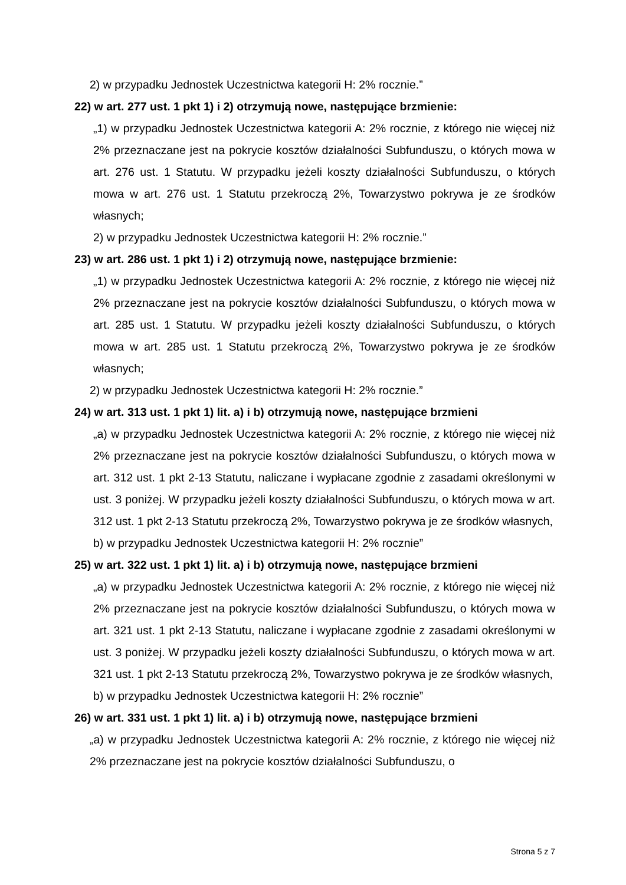2) w przypadku Jednostek Uczestnictwa kategorii H: 2% rocznie.”
22) w art. 277 ust. 1 pkt 1) i 2) otrzymują nowe, następujące brzmienie:
„1) w przypadku Jednostek Uczestnictwa kategorii A: 2% rocznie, z którego nie więcej niż 2% przeznaczane jest na pokrycie kosztów działalności Subfunduszu, o których mowa w art. 276 ust. 1 Statutu. W przypadku jeżeli koszty działalności Subfunduszu, o których mowa w art. 276 ust. 1 Statutu przekroczą 2%, Towarzystwo pokrywa je ze środków własnych;
2) w przypadku Jednostek Uczestnictwa kategorii H: 2% rocznie.”
23) w art. 286 ust. 1 pkt 1) i 2) otrzymują nowe, następujące brzmienie:
„1) w przypadku Jednostek Uczestnictwa kategorii A: 2% rocznie, z którego nie więcej niż 2% przeznaczane jest na pokrycie kosztów działalności Subfunduszu, o których mowa w art. 285 ust. 1 Statutu. W przypadku jeżeli koszty działalności Subfunduszu, o których mowa w art. 285 ust. 1 Statutu przekroczą 2%, Towarzystwo pokrywa je ze środków własnych;
2) w przypadku Jednostek Uczestnictwa kategorii H: 2% rocznie.”
24) w art. 313 ust. 1 pkt 1) lit. a) i b) otrzymują nowe, następujące brzmieni
„a) w przypadku Jednostek Uczestnictwa kategorii A: 2% rocznie, z którego nie więcej niż 2% przeznaczane jest na pokrycie kosztów działalności Subfunduszu, o których mowa w art. 312 ust. 1 pkt 2-13 Statutu, naliczane i wypłacane zgodnie z zasadami określonymi w ust. 3 poniżej. W przypadku jeżeli koszty działalności Subfunduszu, o których mowa w art. 312 ust. 1 pkt 2-13 Statutu przekroczą 2%, Towarzystwo pokrywa je ze środków własnych,
b) w przypadku Jednostek Uczestnictwa kategorii H: 2% rocznie”
25) w art. 322 ust. 1 pkt 1) lit. a) i b) otrzymują nowe, następujące brzmieni
„a) w przypadku Jednostek Uczestnictwa kategorii A: 2% rocznie, z którego nie więcej niż 2% przeznaczane jest na pokrycie kosztów działalności Subfunduszu, o których mowa w art. 321 ust. 1 pkt 2-13 Statutu, naliczane i wypłacane zgodnie z zasadami określonymi w ust. 3 poniżej. W przypadku jeżeli koszty działalności Subfunduszu, o których mowa w art. 321 ust. 1 pkt 2-13 Statutu przekroczą 2%, Towarzystwo pokrywa je ze środków własnych,
b) w przypadku Jednostek Uczestnictwa kategorii H: 2% rocznie”
26) w art. 331 ust. 1 pkt 1) lit. a) i b) otrzymują nowe, następujące brzmieni
„a) w przypadku Jednostek Uczestnictwa kategorii A: 2% rocznie, z którego nie więcej niż 2% przeznaczane jest na pokrycie kosztów działalności Subfunduszu, o
Strona 5 z 7